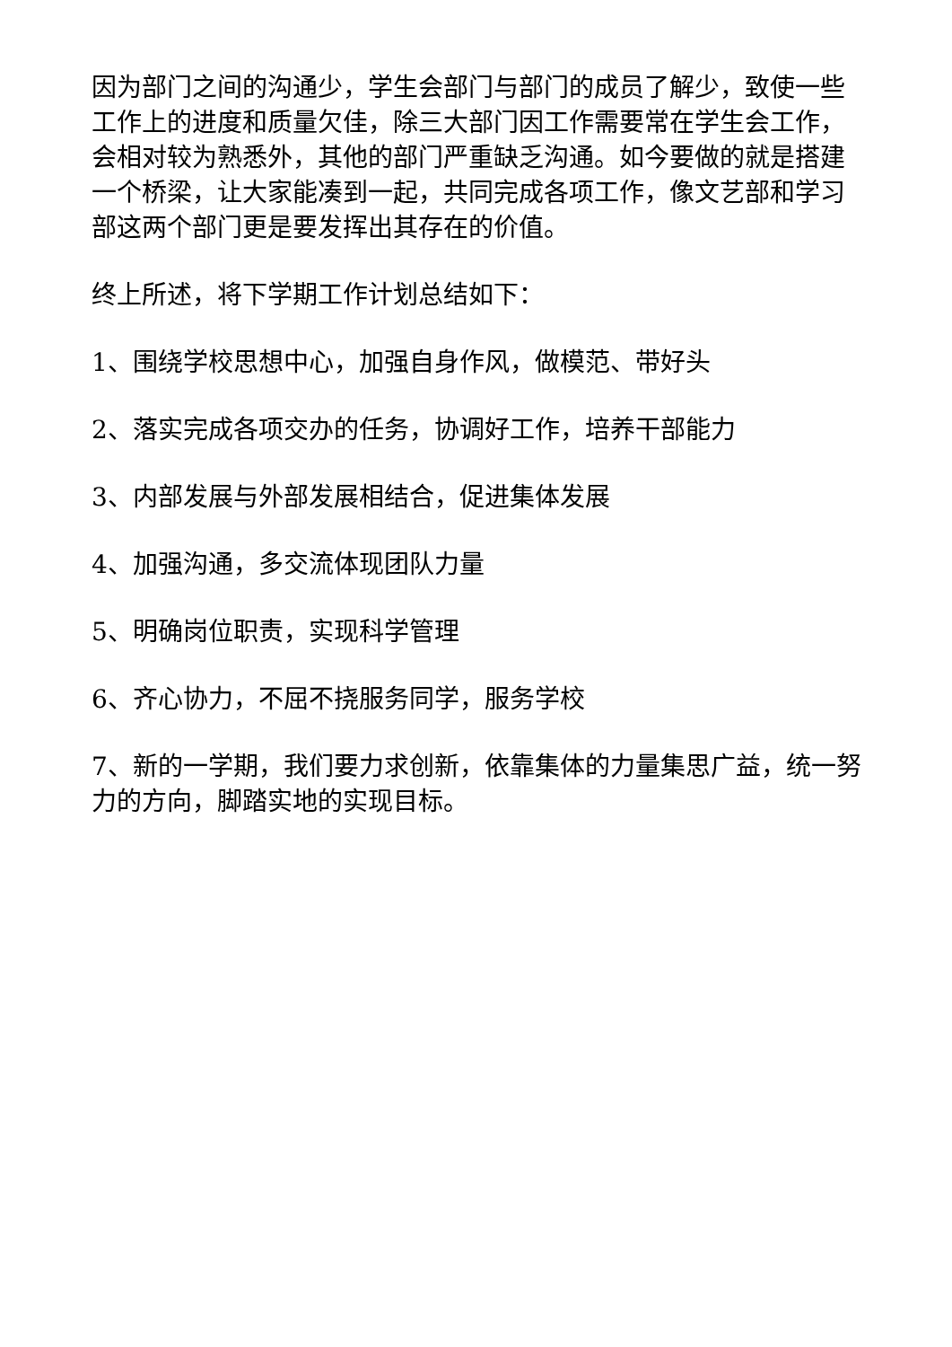因为部门之间的沟通少，学生会部门与部门的成员了解少，致使一些工作上的进度和质量欠佳，除三大部门因工作需要常在学生会工作，会相对较为熟悉外，其他的部门严重缺乏沟通。如今要做的就是搭建一个桥梁，让大家能凑到一起，共同完成各项工作，像文艺部和学习部这两个部门更是要发挥出其存在的价值。
终上所述，将下学期工作计划总结如下：
1、围绕学校思想中心，加强自身作风，做模范、带好头
2、落实完成各项交办的任务，协调好工作，培养干部能力
3、内部发展与外部发展相结合，促进集体发展
4、加强沟通，多交流体现团队力量
5、明确岗位职责，实现科学管理
6、齐心协力，不屈不挠服务同学，服务学校
7、新的一学期，我们要力求创新，依靠集体的力量集思广益，统一努力的方向，脚踏实地的实现目标。